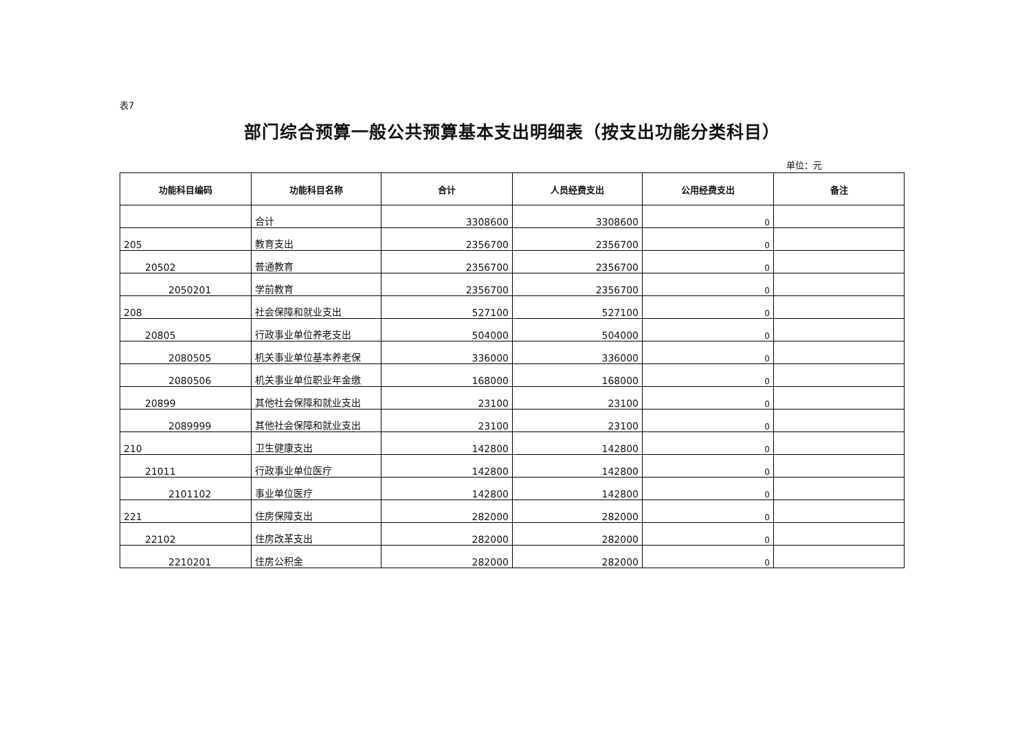表7
部门综合预算一般公共预算基本支出明细表（按支出功能分类科目）
单位：元
| 功能科目编码 | 功能科目名称 | 合计 | 人员经费支出 | 公用经费支出 | 备注 |
| --- | --- | --- | --- | --- | --- |
| | 合计 | 3308600 | 3308600 | 0 | |
| 205 | 教育支出 | 2356700 | 2356700 | 0 | |
| 20502 | 普通教育 | 2356700 | 2356700 | 0 | |
| 2050201 | 学前教育 | 2356700 | 2356700 | 0 | |
| 208 | 社会保障和就业支出 | 527100 | 527100 | 0 | |
| 20805 | 行政事业单位养老支出 | 504000 | 504000 | 0 | |
| 2080505 | 机关事业单位基本养老保 | 336000 | 336000 | 0 | |
| 2080506 | 机关事业单位职业年金缴 | 168000 | 168000 | 0 | |
| 20899 | 其他社会保障和就业支出 | 23100 | 23100 | 0 | |
| 2089999 | 其他社会保障和就业支出 | 23100 | 23100 | 0 | |
| 210 | 卫生健康支出 | 142800 | 142800 | 0 | |
| 21011 | 行政事业单位医疗 | 142800 | 142800 | 0 | |
| 2101102 | 事业单位医疗 | 142800 | 142800 | 0 | |
| 221 | 住房保障支出 | 282000 | 282000 | 0 | |
| 22102 | 住房改革支出 | 282000 | 282000 | 0 | |
| 2210201 | 住房公积金 | 282000 | 282000 | 0 | |